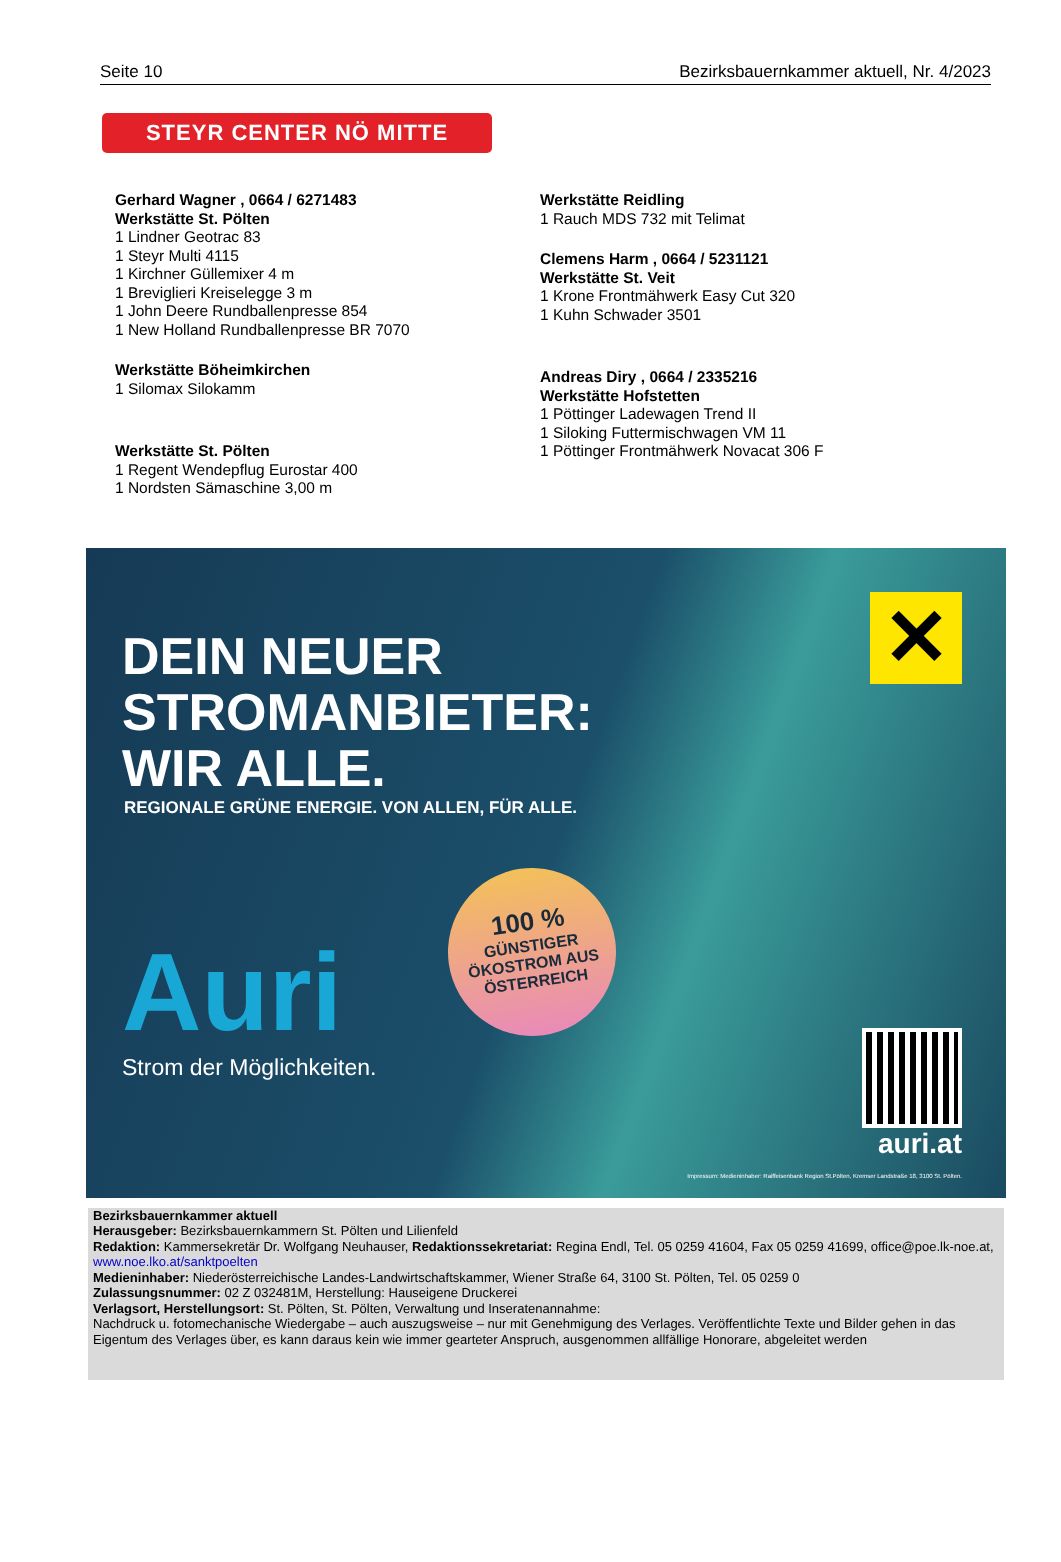Seite 10 Bezirksbauernkammer aktuell, Nr. 4/2023
STEYR CENTER NÖ MITTE
Gerhard Wagner , 0664 / 6271483
Werkstätte St. Pölten
1 Lindner Geotrac 83
1 Steyr Multi 4115
1 Kirchner Güllemixer 4 m
1 Breviglieri Kreiselegge 3 m
1 John Deere Rundballenpresse 854
1 New Holland Rundballenpresse BR 7070
Werkstätte Böheimkirchen
1 Silomax Silokamm
Werkstätte St. Pölten
1 Regent Wendepflug Eurostar 400
1 Nordsten Sämaschine 3,00 m
Werkstätte Reidling
1 Rauch MDS 732 mit Telimat
Clemens Harm , 0664 / 5231121
Werkstätte St. Veit
1 Krone Frontmähwerk Easy Cut 320
1 Kuhn Schwader 3501
Andreas Diry , 0664 / 2335216
Werkstätte Hofstetten
1 Pöttinger Ladewagen Trend II
1 Siloking Futtermischwagen VM 11
1 Pöttinger Frontmähwerk Novacat 306 F
DEIN NEUER
STROMANBIETER:
WIR ALLE.
REGIONALE GRÜNE ENERGIE. VON ALLEN, FÜR ALLE.
✕
Auri
Strom der Möglichkeiten.
100 %
GÜNSTIGER
ÖKOSTROM AUS
ÖSTERREICH
auri.at
Impressum: Medieninhaber: Raiffeisenbank Region St.Pölten, Kremser Landstraße 18, 3100 St. Pölten.
Bezirksbauernkammer aktuell
Herausgeber: Bezirksbauernkammern St. Pölten und Lilienfeld
Redaktion: Kammersekretär Dr. Wolfgang Neuhauser, Redaktionssekretariat: Regina Endl, Tel. 05 0259 41604, Fax 05 0259 41699, office@poe.lk-noe.at, www.noe.lko.at/sanktpoelten
Medieninhaber: Niederösterreichische Landes-Landwirtschaftskammer, Wiener Straße 64, 3100 St. Pölten, Tel. 05 0259 0
Zulassungsnummer: 02 Z 032481M, Herstellung: Hauseigene Druckerei
Verlagsort, Herstellungsort: St. Pölten, St. Pölten, Verwaltung und Inseratenannahme:
Nachdruck u. fotomechanische Wiedergabe – auch auszugsweise – nur mit Genehmigung des Verlages. Veröffentlichte Texte und Bilder gehen in das Eigentum des Verlages über, es kann daraus kein wie immer gearteter Anspruch, ausgenommen allfällige Honorare, abgeleitet werden